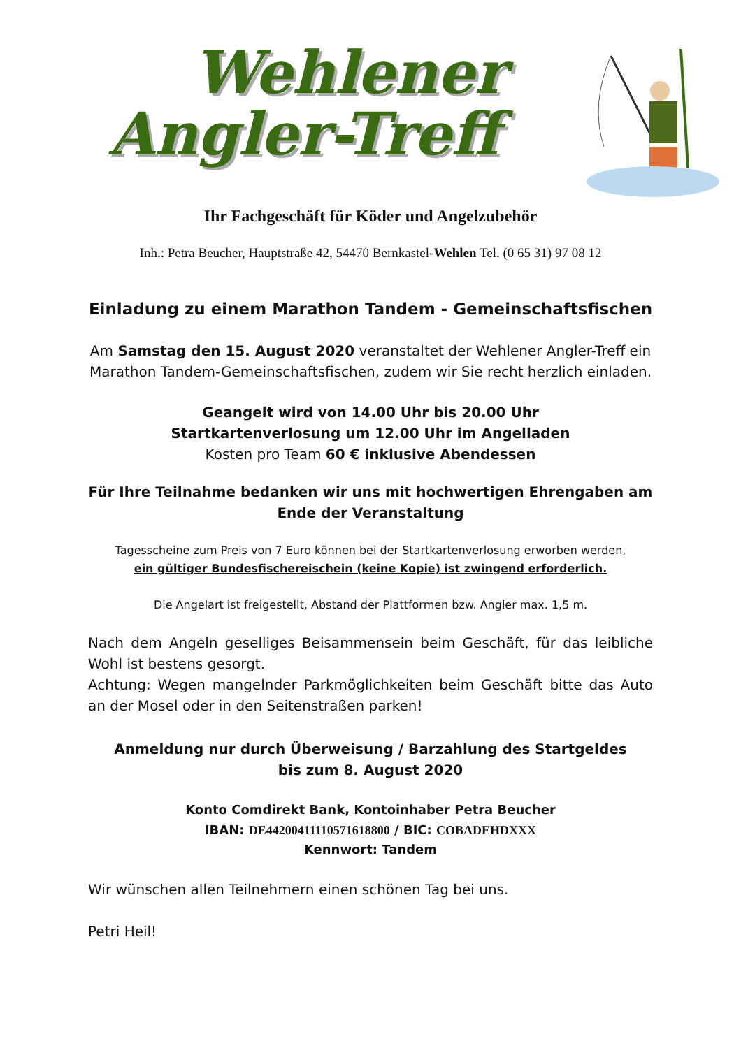Wehlener
Angler-Treff
Ihr Fachgeschäft für Köder und Angelzubehör
Inh.: Petra Beucher, Hauptstraße 42, 54470 Bernkastel-Wehlen Tel. (0 65 31) 97 08 12
Einladung zu einem Marathon Tandem - Gemeinschaftsfischen
Am Samstag den 15. August 2020 veranstaltet der Wehlener Angler-Treff ein Marathon Tandem-Gemeinschaftsfischen, zudem wir Sie recht herzlich einladen.
Geangelt wird von 14.00 Uhr bis 20.00 Uhr
Startkartenverlosung um 12.00 Uhr im Angelladen
Kosten pro Team 60 € inklusive Abendessen
Für Ihre Teilnahme bedanken wir uns mit hochwertigen Ehrengaben am Ende der Veranstaltung
Tagesscheine zum Preis von 7 Euro können bei der Startkartenverlosung erworben werden,
ein gültiger Bundesfischereischein (keine Kopie) ist zwingend erforderlich.
Die Angelart ist freigestellt, Abstand der Plattformen bzw. Angler max. 1,5 m.
Nach dem Angeln geselliges Beisammensein beim Geschäft, für das leibliche Wohl ist bestens gesorgt.
Achtung: Wegen mangelnder Parkmöglichkeiten beim Geschäft bitte das Auto an der Mosel oder in den Seitenstraßen parken!
Anmeldung nur durch Überweisung / Barzahlung des Startgeldes
bis zum 8. August 2020
Konto Comdirekt Bank, Kontoinhaber Petra Beucher
IBAN: DE44200411110571618800 / BIC: COBADEHDXXX
Kennwort: Tandem
Wir wünschen allen Teilnehmern einen schönen Tag bei uns.
Petri Heil!